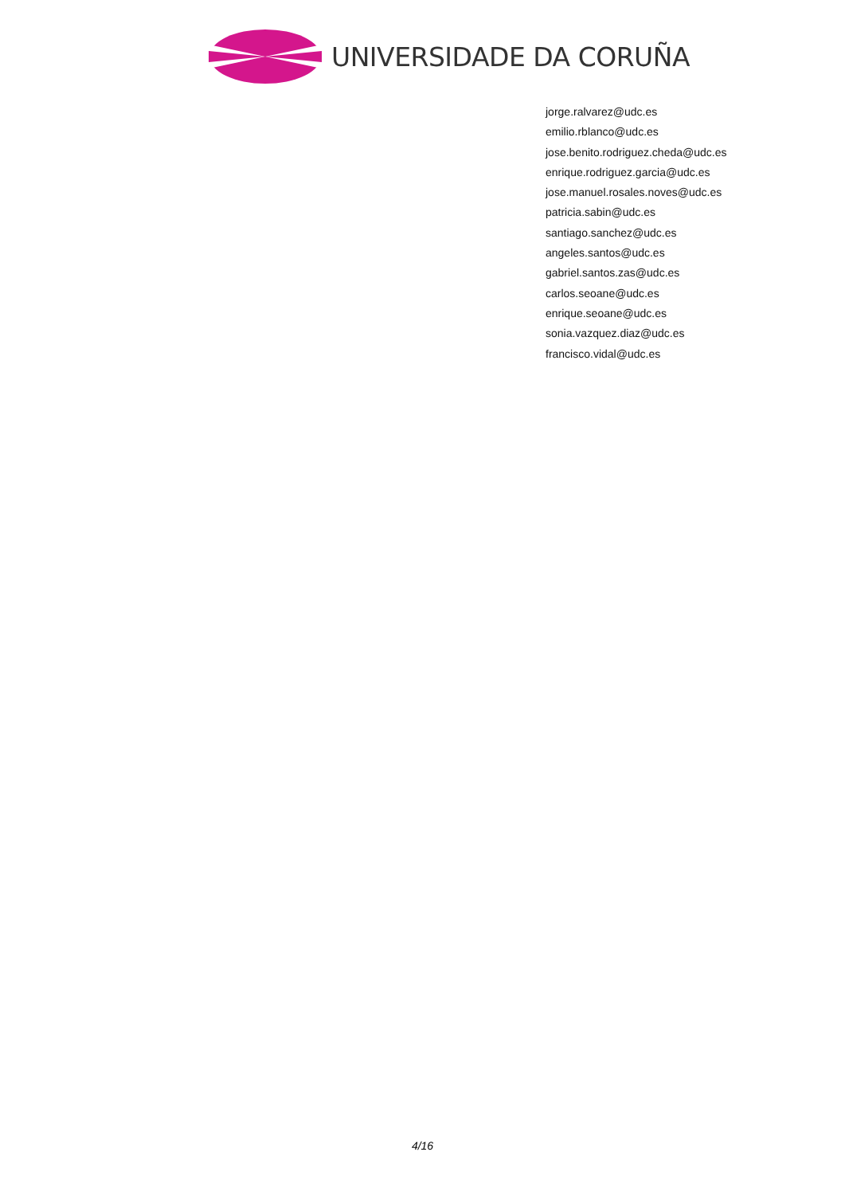UNIVERSIDADE DA CORUÑA
jorge.ralvarez@udc.es
emilio.rblanco@udc.es
jose.benito.rodriguez.cheda@udc.es
enrique.rodriguez.garcia@udc.es
jose.manuel.rosales.noves@udc.es
patricia.sabin@udc.es
santiago.sanchez@udc.es
angeles.santos@udc.es
gabriel.santos.zas@udc.es
carlos.seoane@udc.es
enrique.seoane@udc.es
sonia.vazquez.diaz@udc.es
francisco.vidal@udc.es
4/16